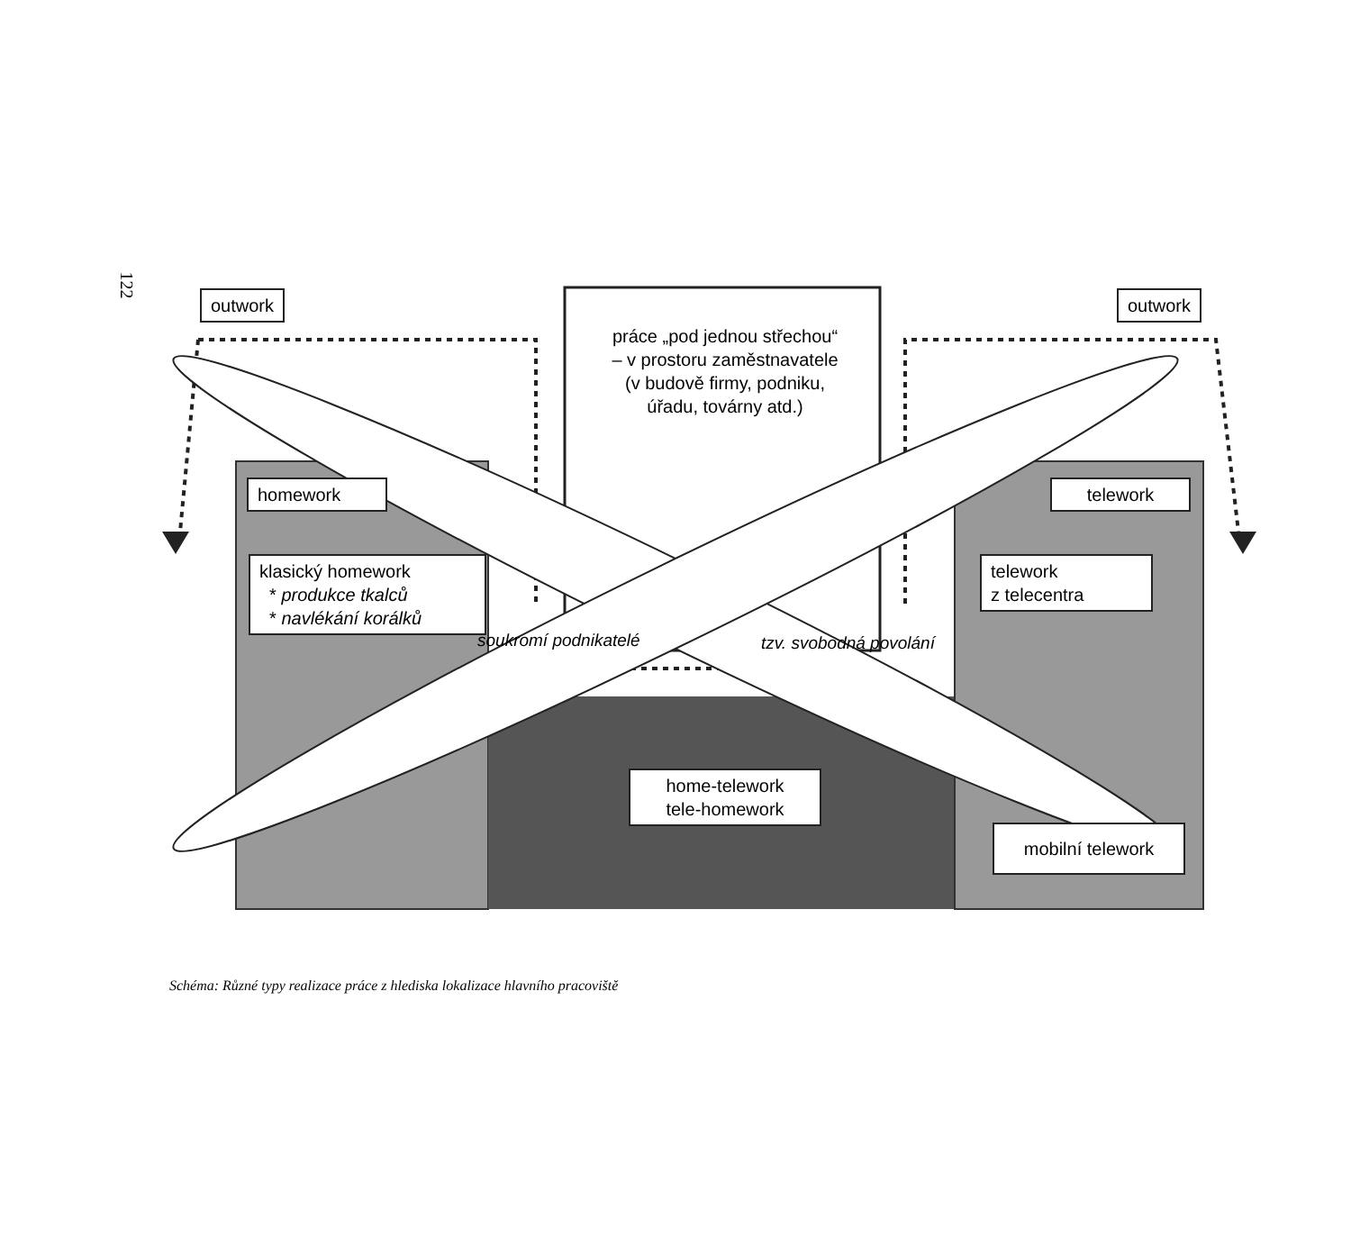122
outwork outwork
práce „pod jednou střechou“
– v prostoru zaměstnavatele
(v budově firmy, podniku,
úřadu, továrny atd.)
homework
klasický homework
* produkce tkalců
* navlékání korálků
telework
telework
z telecentra
soukromí podnikatelé tzv. svobodná povolání
home-telework
tele-homework
mobilní telework
Schéma: Různé typy realizace práce z hlediska lokalizace hlavního pracoviště